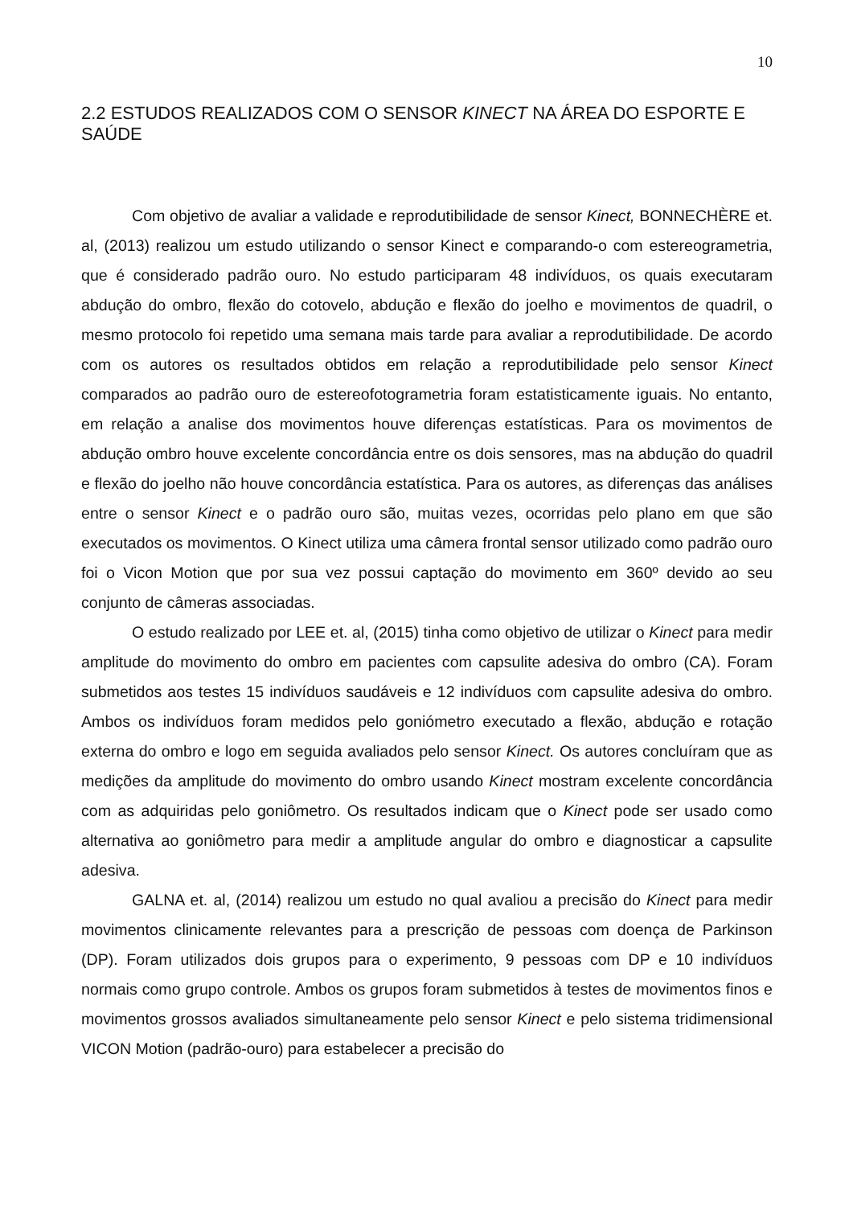10
2.2 ESTUDOS REALIZADOS COM O SENSOR KINECT NA ÁREA DO ESPORTE E SAÚDE
Com objetivo de avaliar a validade e reprodutibilidade de sensor Kinect, BONNECHÈRE et. al, (2013) realizou um estudo utilizando o sensor Kinect e comparando-o com estereogrametria, que é considerado padrão ouro. No estudo participaram 48 indivíduos, os quais executaram abdução do ombro, flexão do cotovelo, abdução e flexão do joelho e movimentos de quadril, o mesmo protocolo foi repetido uma semana mais tarde para avaliar a reprodutibilidade. De acordo com os autores os resultados obtidos em relação a reprodutibilidade pelo sensor Kinect comparados ao padrão ouro de estereofotogrametria foram estatisticamente iguais. No entanto, em relação a analise dos movimentos houve diferenças estatísticas. Para os movimentos de abdução ombro houve excelente concordância entre os dois sensores, mas na abdução do quadril e flexão do joelho não houve concordância estatística. Para os autores, as diferenças das análises entre o sensor Kinect e o padrão ouro são, muitas vezes, ocorridas pelo plano em que são executados os movimentos. O Kinect utiliza uma câmera frontal sensor utilizado como padrão ouro foi o Vicon Motion que por sua vez possui captação do movimento em 360º devido ao seu conjunto de câmeras associadas.
O estudo realizado por LEE et. al, (2015) tinha como objetivo de utilizar o Kinect para medir amplitude do movimento do ombro em pacientes com capsulite adesiva do ombro (CA). Foram submetidos aos testes 15 indivíduos saudáveis e 12 indivíduos com capsulite adesiva do ombro. Ambos os indivíduos foram medidos pelo goniómetro executado a flexão, abdução e rotação externa do ombro e logo em seguida avaliados pelo sensor Kinect. Os autores concluíram que as medições da amplitude do movimento do ombro usando Kinect mostram excelente concordância com as adquiridas pelo goniômetro. Os resultados indicam que o Kinect pode ser usado como alternativa ao goniômetro para medir a amplitude angular do ombro e diagnosticar a capsulite adesiva.
GALNA et. al, (2014) realizou um estudo no qual avaliou a precisão do Kinect para medir movimentos clinicamente relevantes para a prescrição de pessoas com doença de Parkinson (DP). Foram utilizados dois grupos para o experimento, 9 pessoas com DP e 10 indivíduos normais como grupo controle. Ambos os grupos foram submetidos à testes de movimentos finos e movimentos grossos avaliados simultaneamente pelo sensor Kinect e pelo sistema tridimensional VICON Motion (padrão-ouro) para estabelecer a precisão do